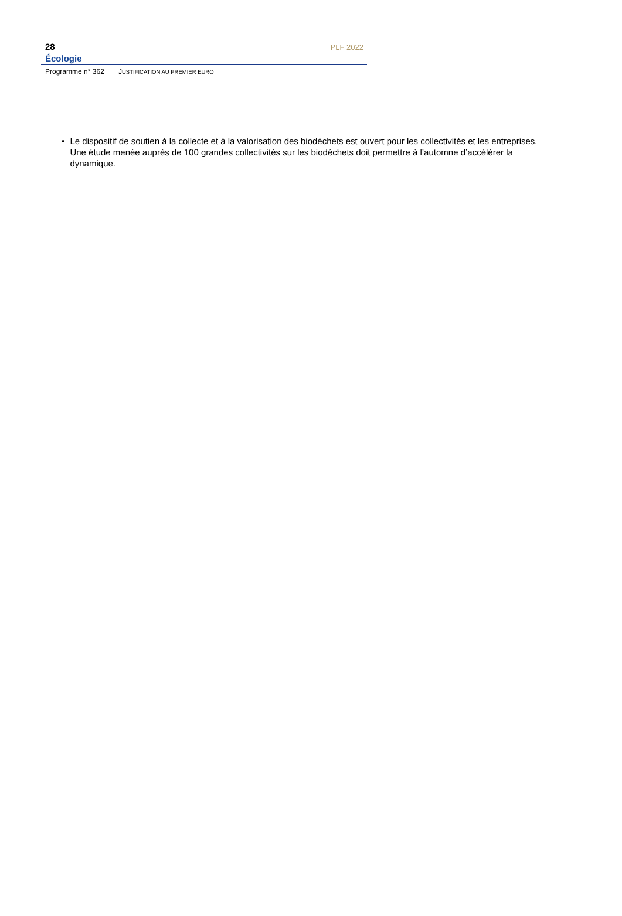28 PLF 2022
Écologie
Programme n° 362 JUSTIFICATION AU PREMIER EURO
• Le dispositif de soutien à la collecte et à la valorisation des biodéchets est ouvert pour les collectivités et les entreprises. Une étude menée auprès de 100 grandes collectivités sur les biodéchets doit permettre à l’automne d’accélérer la dynamique.